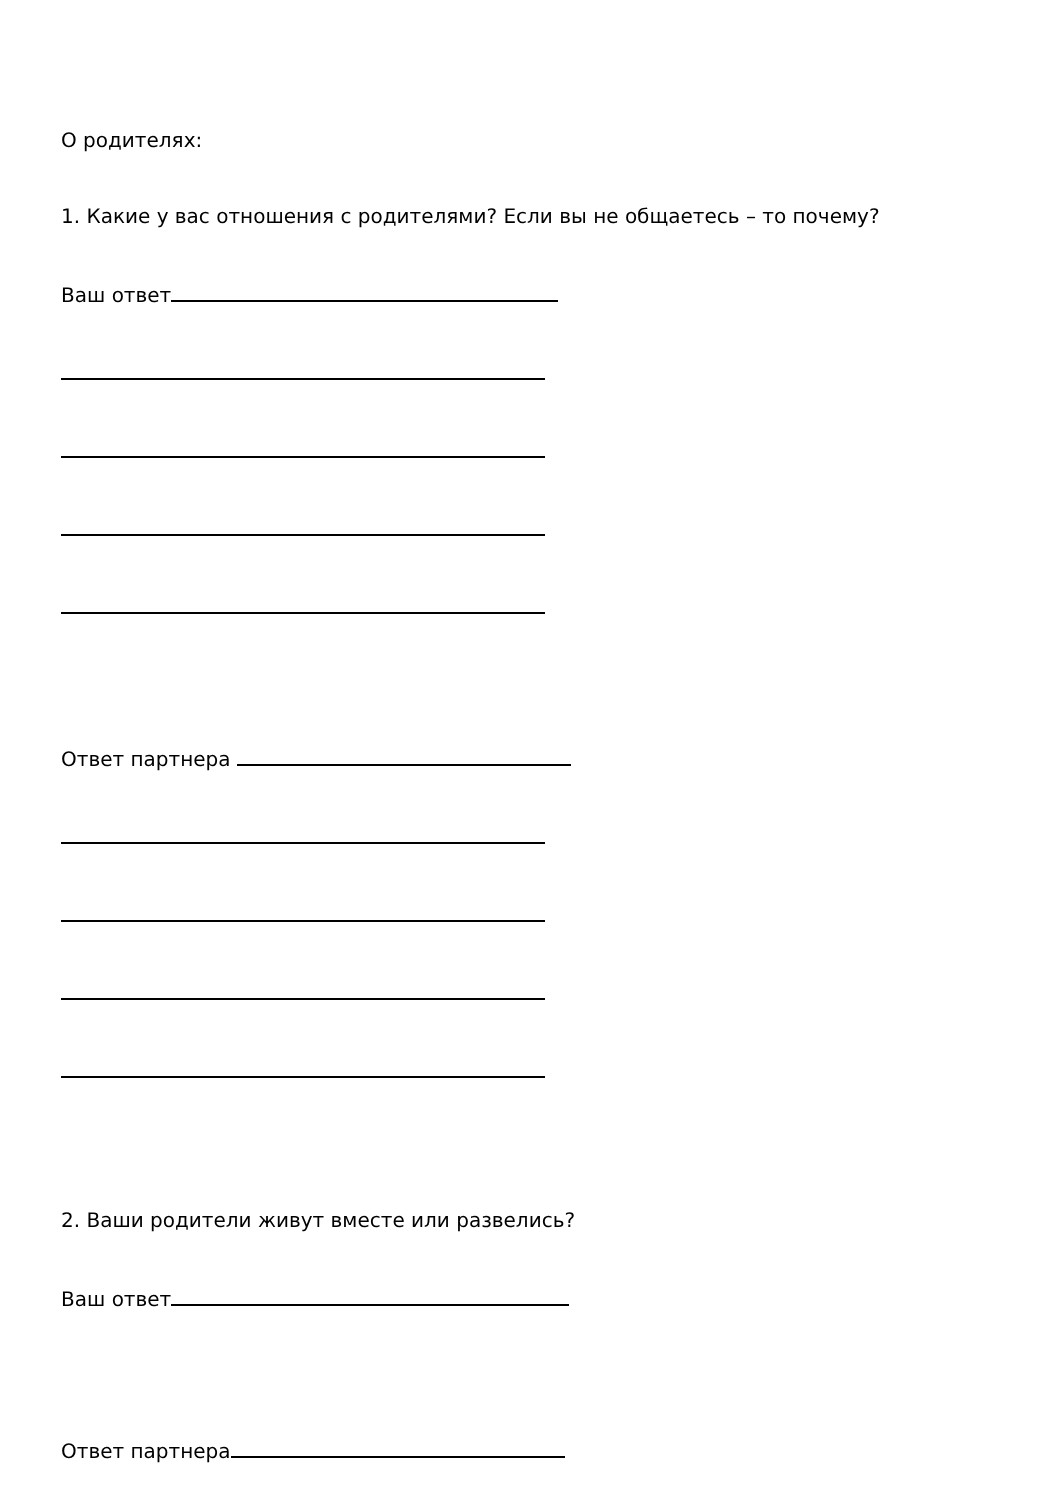О родителях:
1. Какие у вас отношения с родителями? Если вы не общаетесь – то почему?
Ваш ответ
Ответ партнера
2. Ваши родители живут вместе или развелись?
Ваш ответ
Ответ партнера